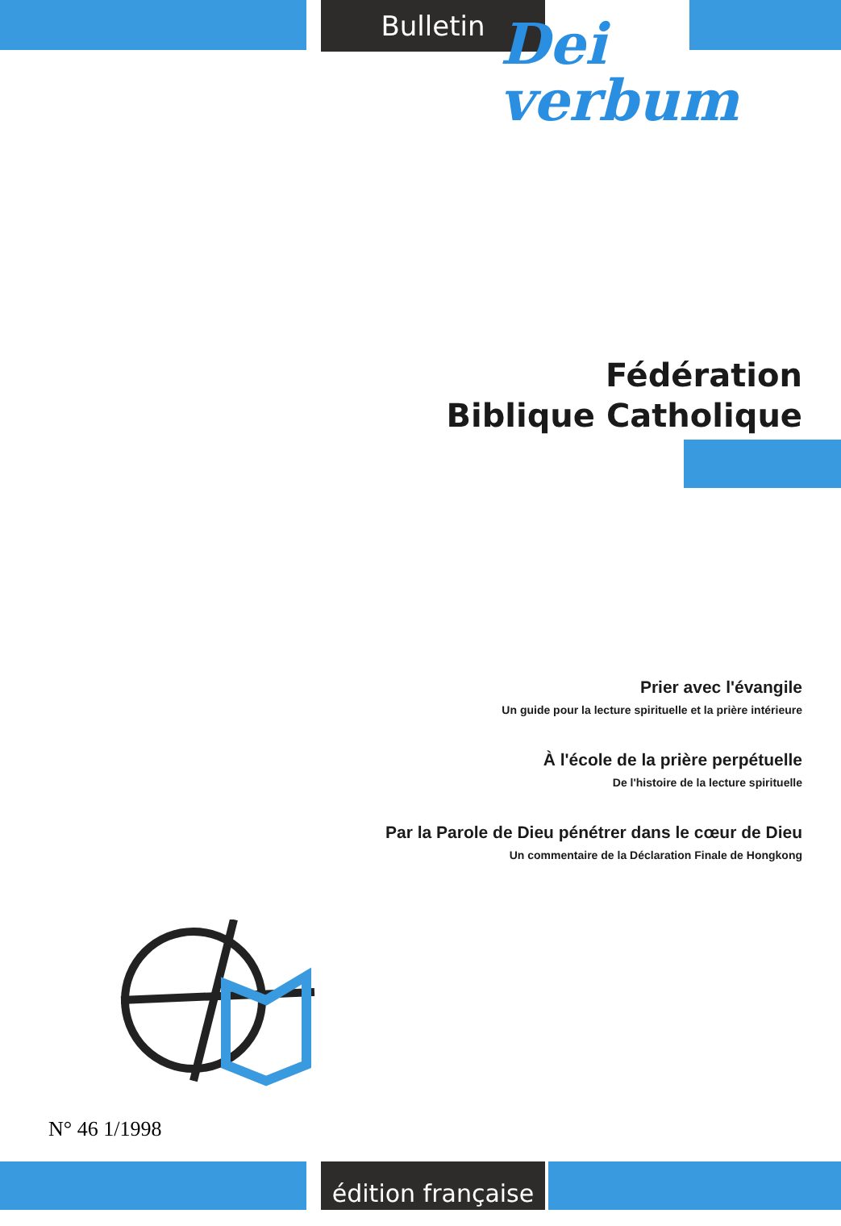Bulletin
Dei
verbum
Fédération
Biblique Catholique
Prier avec l'évangile
Un guide pour la lecture spirituelle et la prière intérieure
À l'école de la prière perpétuelle
De l'histoire de la lecture spirituelle
Par la Parole de Dieu pénétrer dans le cœur de Dieu
Un commentaire de la Déclaration Finale de Hongkong
N° 46 1/1998
édition française